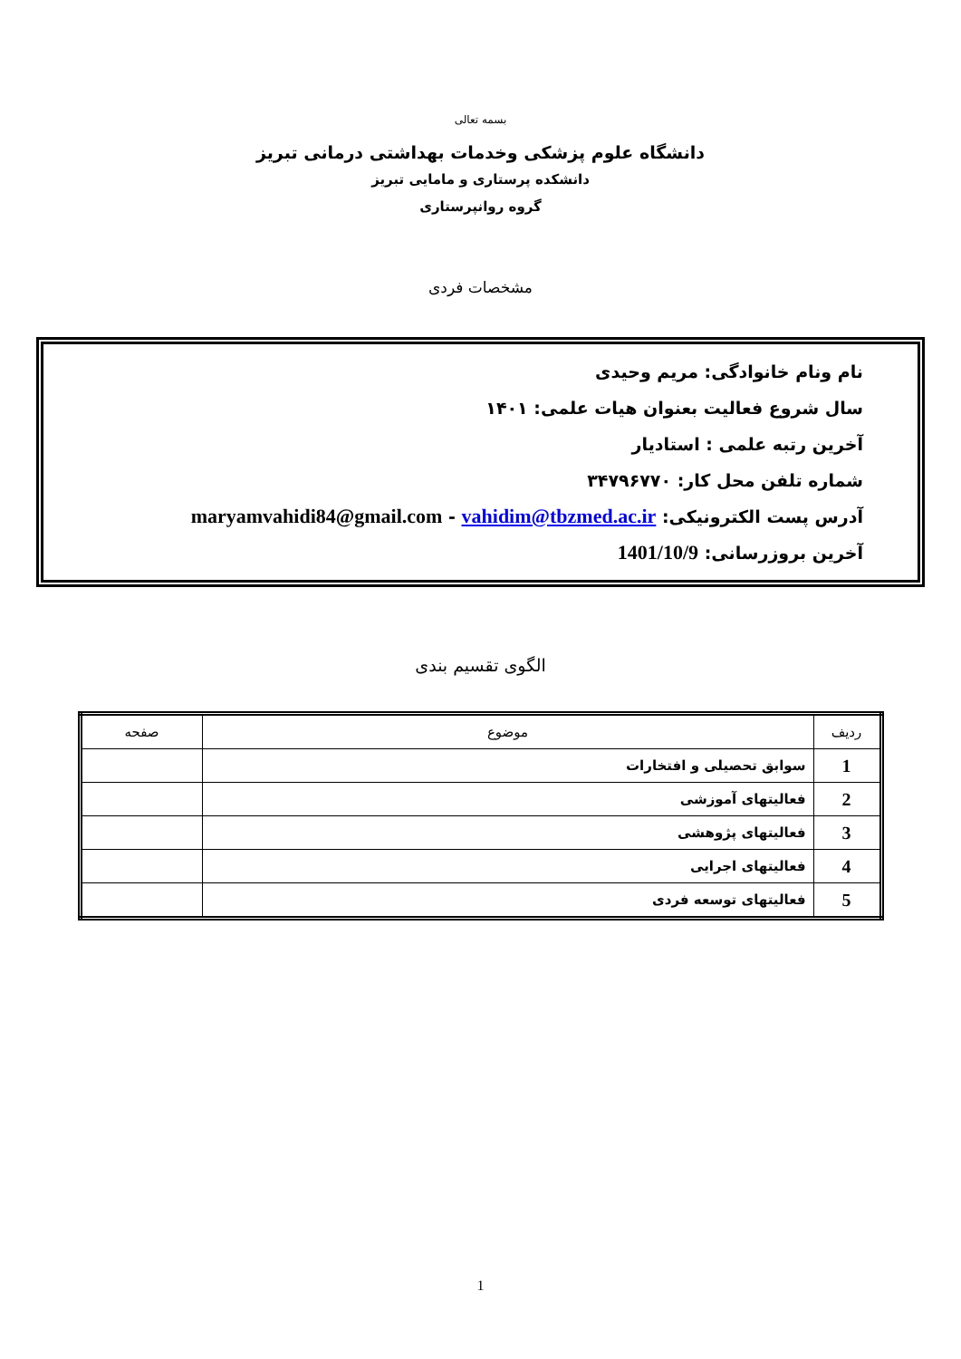بسمه تعالی
دانشگاه علوم پزشکی وخدمات بهداشتی درمانی تبریز
دانشکده پرستاری و مامایی تبریز
گروه روانپرستاری
مشخصات فردی
نام ونام خانوادگی: مریم وحیدی
سال شروع فعالیت بعنوان هیات علمی: ۱۴۰۱
آخرین رتبه علمی : استادیار
شماره تلفن محل کار: ۳۴۷۹۶۷۷۰
آدرس پست الکترونیکی: maryamvahidi84@gmail.com - vahidim@tbzmed.ac.ir
آخرین بروزرسانی: 1401/10/9
الگوی تقسیم بندی
| ردیف | موضوع | صفحه |
| --- | --- | --- |
| 1 | سوابق تحصیلی و افتخارات | |
| 2 | فعالیتهای آموزشی | |
| 3 | فعالیتهای پژوهشی | |
| 4 | فعالیتهای اجرایی | |
| 5 | فعالیتهای توسعه فردی | |
1